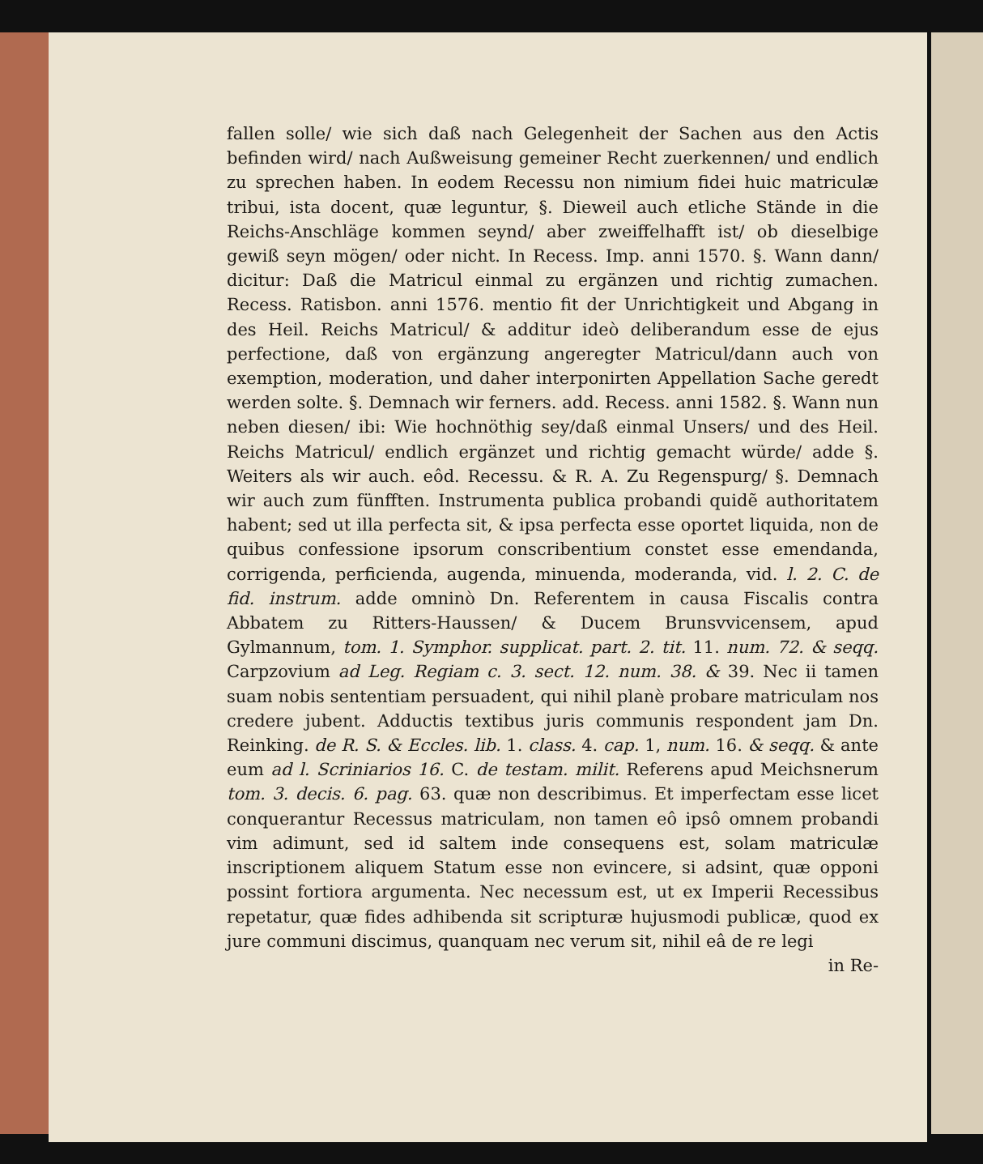fallen solle/ wie sich daß nach Gelegenheit der Sachen aus den Actis befinden wird/ nach Außweisung gemeiner Recht zuerkennen/ und endlich zu sprechen haben. In eodem Recessu non nimium fidei huic matriculæ tribui, ista docent, quæ leguntur, §. Dieweil auch etliche Stände in die Reichs-Anschläge kommen seynd/ aber zweiffelhafft ist/ ob dieselbige gewiß seyn mögen/ oder nicht. In Recess. Imp. anni 1570. §. Wann dann/ dicitur: Daß die Matricul einmal zu ergänzen und richtig zumachen. Recess. Ratisbon. anni 1576. mentio fit der Unrichtigkeit und Abgang in des Heil. Reichs Matricul/ & additur ideò deliberandum esse de ejus perfectione, daß von ergänzung angeregter Matricul/dann auch von exemption, moderation, und daher interponirten Appellation Sache geredt werden solte. §. Demnach wir ferners. add. Recess. anni 1582. §. Wann nun neben diesen/ ibi: Wie hochnöthig sey/daß einmal Unsers/ und des Heil. Reichs Matricul/ endlich ergänzet und richtig gemacht würde/ adde §. Weiters als wir auch. eôd. Recessu. & R. A. Zu Regenspurg/ §. Demnach wir auch zum fünfften. Instrumenta publica probandi quidẽ authoritatem habent; sed ut illa perfecta sit, & ipsa perfecta esse oportet liquida, non de quibus confessione ipsorum conscribentium constet esse emendanda, corrigenda, perficienda, augenda, minuenda, moderanda, vid. l. 2. C. de fid. instrum. adde omninò Dn. Referentem in causa Fiscalis contra Abbatem zu Ritters-Haussen/ & Ducem Brunsvvicensem, apud Gylmannum, tom. 1. Symphor. supplicat. part. 2. tit. 11. num. 72. & seqq. Carpzovium ad Leg. Regiam c. 3. sect. 12. num. 38. & 39. Nec ii tamen suam nobis sententiam persuadent, qui nihil planè probare matriculam nos credere jubent. Adductis textibus juris communis respondent jam Dn. Reinking. de R. S. & Eccles. lib. 1. class. 4. cap. 1, num. 16. & seqq. & ante eum ad l. Scriniarios 16. C. de testam. milit. Referens apud Meichsnerum tom. 3. decis. 6. pag. 63. quæ non describimus. Et imperfectam esse licet conquerantur Recessus matriculam, non tamen eô ipsô omnem probandi vim adimunt, sed id saltem inde consequens est, solam matriculæ inscriptionem aliquem Statum esse non evincere, si adsint, quæ opponi possint fortiora argumenta. Nec necessum est, ut ex Imperii Recessibus repetatur, quæ fides adhibenda sit scripturæ hujusmodi publicæ, quod ex jure communi discimus, quanquam nec verum sit, nihil eâ de re legi
in Re-